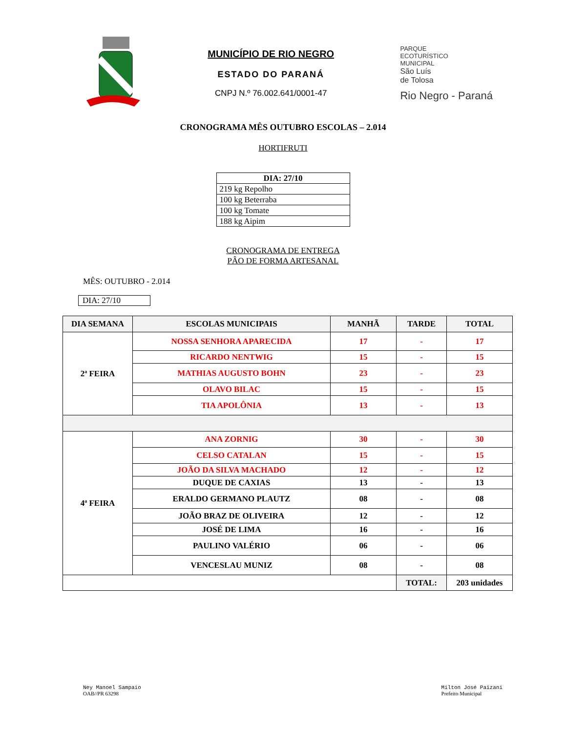MUNICÍPIO DE RIO NEGRO
ESTADO DO PARANÁ
CNPJ N.º 76.002.641/0001-47
PARQUE
ECOTURÍSTICO
MUNICIPAL
São Luís
de Tolosa
Rio Negro - Paraná
CRONOGRAMA MÊS OUTUBRO ESCOLAS – 2.014
HORTIFRUTI
| DIA: 27/10 |
| --- |
| 219 kg Repolho |
| 100 kg Beterraba |
| 100 kg Tomate |
| 188 kg Aipim |
CRONOGRAMA DE ENTREGA
PÂO DE FORMA ARTESANAL
MÊS: OUTUBRO - 2.014
DIA: 27/10
| DIA SEMANA | ESCOLAS MUNICIPAIS | MANHÃ | TARDE | TOTAL |
| --- | --- | --- | --- | --- |
| 2ª FEIRA | NOSSA SENHORA APARECIDA | 17 | - | 17 |
| | RICARDO NENTWIG | 15 | - | 15 |
| | MATHIAS AUGUSTO BOHN | 23 | - | 23 |
| | OLAVO BILAC | 15 | - | 15 |
| | TIA APOLÔNIA | 13 | - | 13 |
| 4ª FEIRA | ANA ZORNIG | 30 | - | 30 |
| | CELSO CATALAN | 15 | - | 15 |
| | JOÃO DA SILVA MACHADO | 12 | - | 12 |
| | DUQUE DE CAXIAS | 13 | - | 13 |
| | ERALDO GERMANO PLAUTZ | 08 | - | 08 |
| | JOÃO BRAZ DE OLIVEIRA | 12 | - | 12 |
| | JOSÉ DE LIMA | 16 | - | 16 |
| | PAULINO VALÉRIO | 06 | - | 06 |
| | VENCESLAU MUNIZ | 08 | - | 08 |
| | | | TOTAL: | 203 unidades |
Ney Manoel Sampaio
OAB//PR 63298
Milton José Paizani
Prefeito Municipal